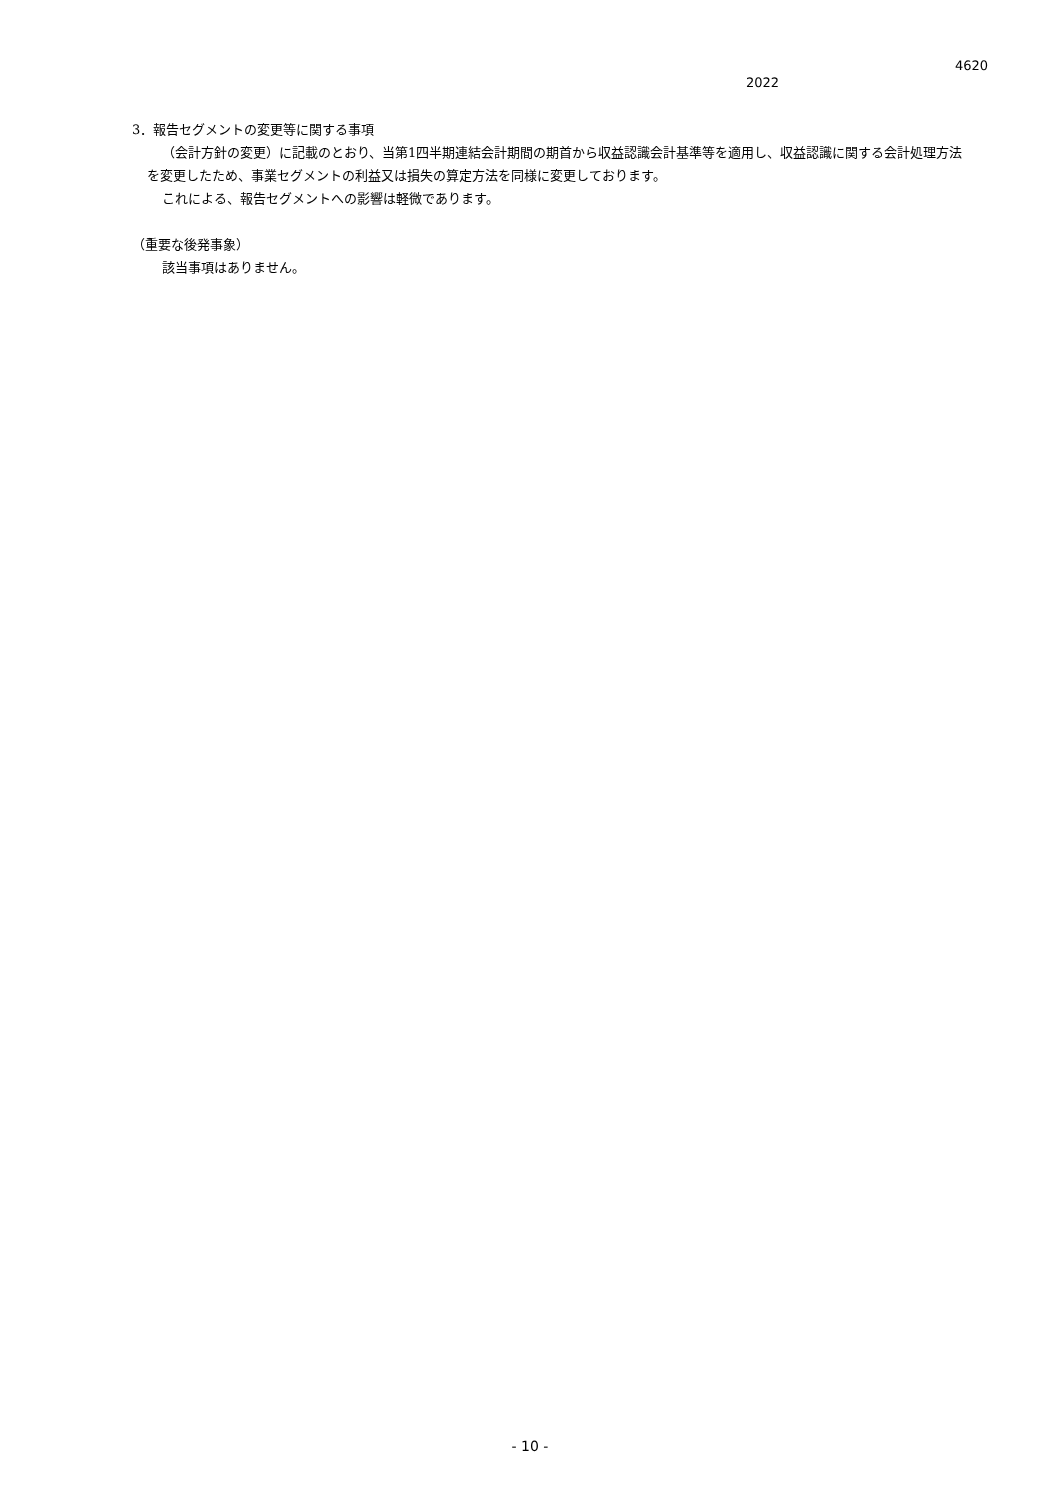4620
2022
3．報告セグメントの変更等に関する事項
（会計方針の変更）に記載のとおり、当第1四半期連結会計期間の期首から収益認識会計基準等を適用し、収益認識に関する会計処理方法を変更したため、事業セグメントの利益又は損失の算定方法を同様に変更しております。
これによる、報告セグメントへの影響は軽微であります。
（重要な後発事象）
該当事項はありません。
- 10 -